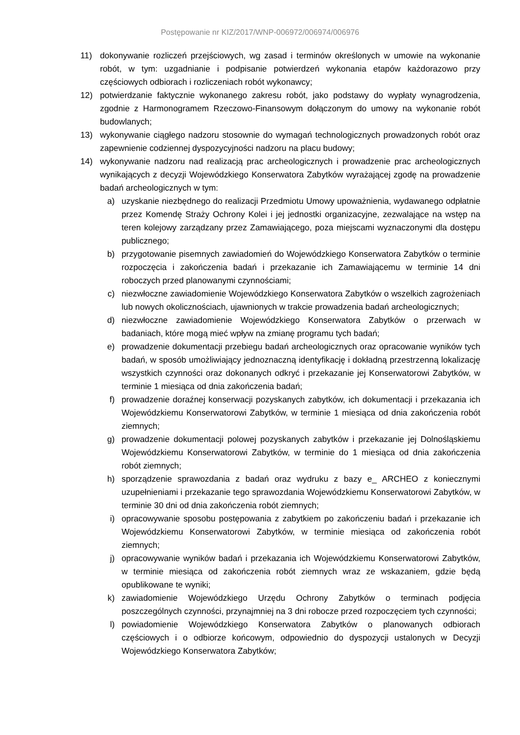Postępowanie nr KIZ/2017/WNP-006972/006974/006976
11) dokonywanie rozliczeń przejściowych, wg zasad i terminów określonych w umowie na wykonanie robót, w tym: uzgadnianie i podpisanie potwierdzeń wykonania etapów każdorazowo przy częściowych odbiorach i rozliczeniach robót wykonawcy;
12) potwierdzanie faktycznie wykonanego zakresu robót, jako podstawy do wypłaty wynagrodzenia, zgodnie z Harmonogramem Rzeczowo-Finansowym dołączonym do umowy na wykonanie robót budowlanych;
13) wykonywanie ciągłego nadzoru stosownie do wymagań technologicznych prowadzonych robót oraz zapewnienie codziennej dyspozycyjności nadzoru na placu budowy;
14) wykonywanie nadzoru nad realizacją prac archeologicznych i prowadzenie prac archeologicznych wynikających z decyzji Wojewódzkiego Konserwatora Zabytków wyrażającej zgodę na prowadzenie badań archeologicznych w tym:
a) uzyskanie niezbędnego do realizacji Przedmiotu Umowy upoważnienia, wydawanego odpłatnie przez Komendę Straży Ochrony Kolei i jej jednostki organizacyjne, zezwalające na wstęp na teren kolejowy zarządzany przez Zamawiającego, poza miejscami wyznaczonymi dla dostępu publicznego;
b) przygotowanie pisemnych zawiadomień do Wojewódzkiego Konserwatora Zabytków o terminie rozpoczęcia i zakończenia badań i przekazanie ich Zamawiającemu w terminie 14 dni roboczych przed planowanymi czynnościami;
c) niezwłoczne zawiadomienie Wojewódzkiego Konserwatora Zabytków o wszelkich zagrożeniach lub nowych okolicznościach, ujawnionych w trakcie prowadzenia badań archeologicznych;
d) niezwłoczne zawiadomienie Wojewódzkiego Konserwatora Zabytków o przerwach w badaniach, które mogą mieć wpływ na zmianę programu tych badań;
e) prowadzenie dokumentacji przebiegu badań archeologicznych oraz opracowanie wyników tych badań, w sposób umożliwiający jednoznaczną identyfikację i dokładną przestrzenną lokalizację wszystkich czynności oraz dokonanych odkryć i przekazanie jej Konserwatorowi Zabytków, w terminie 1 miesiąca od dnia zakończenia badań;
f) prowadzenie doraźnej konserwacji pozyskanych zabytków, ich dokumentacji i przekazania ich Wojewódzkiemu Konserwatorowi Zabytków, w terminie 1 miesiąca od dnia zakończenia robót ziemnych;
g) prowadzenie dokumentacji polowej pozyskanych zabytków i przekazanie jej Dolnośląskiemu Wojewódzkiemu Konserwatorowi Zabytków, w terminie do 1 miesiąca od dnia zakończenia robót ziemnych;
h) sporządzenie sprawozdania z badań oraz wydruku z bazy e_ ARCHEO z koniecznymi uzupełnieniami i przekazanie tego sprawozdania Wojewódzkiemu Konserwatorowi Zabytków, w terminie 30 dni od dnia zakończenia robót ziemnych;
i) opracowywanie sposobu postępowania z zabytkiem po zakończeniu badań i przekazanie ich Wojewódzkiemu Konserwatorowi Zabytków, w terminie miesiąca od zakończenia robót ziemnych;
j) opracowywanie wyników badań i przekazania ich Wojewódzkiemu Konserwatorowi Zabytków, w terminie miesiąca od zakończenia robót ziemnych wraz ze wskazaniem, gdzie będą opublikowane te wyniki;
k) zawiadomienie Wojewódzkiego Urzędu Ochrony Zabytków o terminach podjęcia poszczególnych czynności, przynajmniej na 3 dni robocze przed rozpoczęciem tych czynności;
l) powiadomienie Wojewódzkiego Konserwatora Zabytków o planowanych odbiorach częściowych i o odbiorze końcowym, odpowiednio do dyspozycji ustalonych w Decyzji Wojewódzkiego Konserwatora Zabytków;